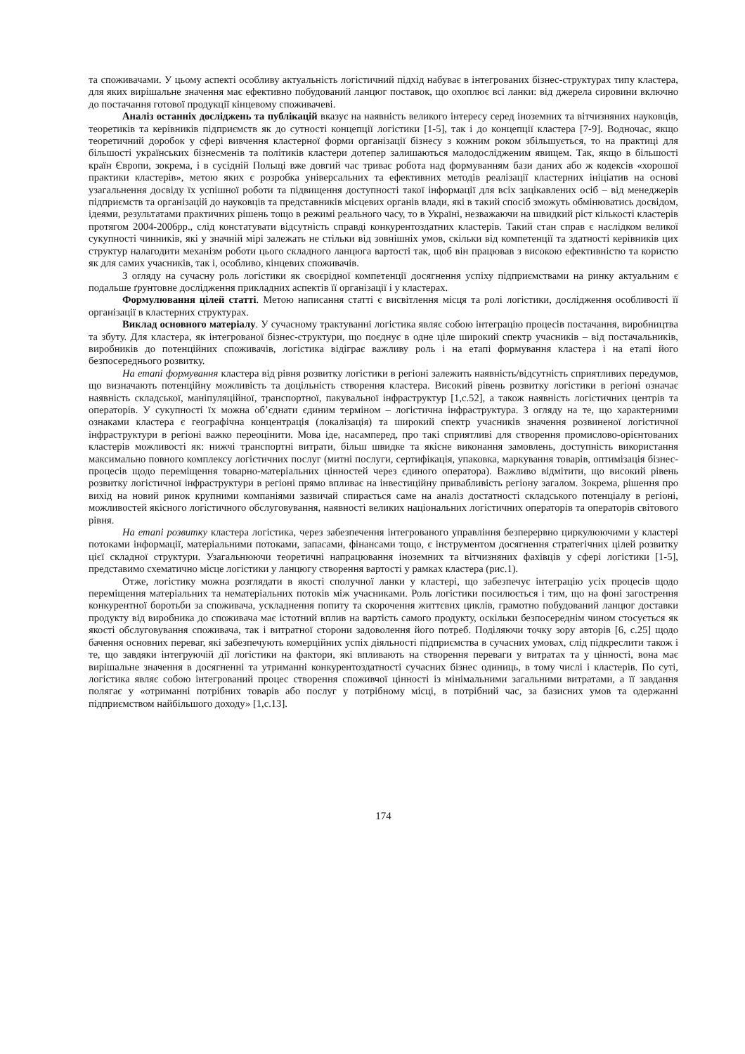та споживачами. У цьому аспекті особливу актуальність логістичний підхід набуває в інтегрованих бізнес-структурах типу кластера, для яких вирішальне значення має ефективно побудований ланцюг поставок, що охоплює всі ланки: від джерела сировини включно до постачання готової продукції кінцевому споживачеві.
Аналіз останніх досліджень та публікацій вказує на наявність великого інтересу серед іноземних та вітчизняних науковців, теоретиків та керівників підприємств як до сутності концепції логістики [1-5], так і до концепції кластера [7-9]. Водночас, якщо теоретичний доробок у сфері вивчення кластерної форми організації бізнесу з кожним роком збільшується, то на практиці для більшості українських бізнесменів та політиків кластери дотепер залишаються малодослідженим явищем. Так, якщо в більшості країн Європи, зокрема, і в сусідній Польщі вже довгий час триває робота над формуванням бази даних або ж кодексів «хорошої практики кластерів», метою яких є розробка універсальних та ефективних методів реалізації кластерних ініціатив на основі узагальнення досвіду їх успішної роботи та підвищення доступності такої інформації для всіх зацікавлених осіб – від менеджерів підприємств та організацій до науковців та представників місцевих органів влади, які в такий спосіб зможуть обмінюватись досвідом, ідеями, результатами практичних рішень тощо в режимі реального часу, то в Україні, незважаючи на швидкий ріст кількості кластерів протягом 2004-2006рр., слід констатувати відсутність справді конкурентоздатних кластерів. Такий стан справ є наслідком великої сукупності чинників, які у значній мірі залежать не стільки від зовнішніх умов, скільки від компетенції та здатності керівників цих структур налагодити механізм роботи цього складного ланцюга вартості так, щоб він працював з високою ефективністю та користю як для самих учасників, так і, особливо, кінцевих споживачів.
З огляду на сучасну роль логістики як своєрідної компетенції досягнення успіху підприємствами на ринку актуальним є подальше ґрунтовне дослідження прикладних аспектів її організації і у кластерах.
Формулювання цілей статті. Метою написання статті є висвітлення місця та ролі логістики, дослідження особливості її організації в кластерних структурах.
Виклад основного матеріалу. У сучасному трактуванні логістика являє собою інтеграцію процесів постачання, виробництва та збуту. Для кластера, як інтегрованої бізнес-структури, що поєднує в одне ціле широкий спектр учасників – від постачальників, виробників до потенційних споживачів, логістика відіграє важливу роль і на етапі формування кластера і на етапі його безпосереднього розвитку.
На етапі формування кластера від рівня розвитку логістики в регіоні залежить наявність/відсутність сприятливих передумов, що визначають потенційну можливість та доцільність створення кластера. Високий рівень розвитку логістики в регіоні означає наявність складської, маніпуляційної, транспортної, пакувальної інфраструктур [1,с.52], а також наявність логістичних центрів та операторів. У сукупності їх можна об’єднати єдиним терміном – логістична інфраструктура. З огляду на те, що характерними ознаками кластера є географічна концентрація (локалізація) та широкий спектр учасників значення розвиненої логістичної інфраструктури в регіоні важко переоцінити. Мова іде, насамперед, про такі сприятливі для створення промислово-орієнтованих кластерів можливості як: нижчі транспортні витрати, більш швидке та якісне виконання замовлень, доступність використання максимально повного комплексу логістичних послуг (митні послуги, сертифікація, упаковка, маркування товарів, оптимізація бізнес-процесів щодо переміщення товарно-матеріальних цінностей через єдиного оператора). Важливо відмітити, що високий рівень розвитку логістичної інфраструктури в регіоні прямо впливає на інвестиційну привабливість регіону загалом. Зокрема, рішення про вихід на новий ринок крупними компаніями зазвичай спирається саме на аналіз достатності складського потенціалу в регіоні, можливостей якісного логістичного обслуговування, наявності великих національних логістичних операторів та операторів світового рівня.
На етапі розвитку кластера логістика, через забезпечення інтегрованого управління безперервно циркулюючими у кластері потоками інформації, матеріальними потоками, запасами, фінансами тощо, є інструментом досягнення стратегічних цілей розвитку цієї складної структури. Узагальнюючи теоретичні напрацювання іноземних та вітчизняних фахівців у сфері логістики [1-5], представимо схематично місце логістики у ланцюгу створення вартості у рамках кластера (рис.1).
Отже, логістику можна розглядати в якості сполучної ланки у кластері, що забезпечує інтеграцію усіх процесів щодо переміщення матеріальних та нематеріальних потоків між учасниками. Роль логістики посилюється і тим, що на фоні загострення конкурентної боротьби за споживача, ускладнення попиту та скорочення життєвих циклів, грамотно побудований ланцюг доставки продукту від виробника до споживача має істотний вплив на вартість самого продукту, оскільки безпосереднім чином стосується як якості обслуговування споживача, так і витратної сторони задоволення його потреб. Поділяючи точку зору авторів [6, с.25] щодо бачення основних переваг, які забезпечують комерційних успіх діяльності підприємства в сучасних умовах, слід підкреслити також і те, що завдяки інтегруючій дії логістики на фактори, які впливають на створення переваги у витратах та у цінності, вона має вирішальне значення в досягненні та утриманні конкурентоздатності сучасних бізнес одиниць, в тому числі і кластерів. По суті, логістика являє собою інтегрований процес створення споживчої цінності із мінімальними загальними витратами, а її завдання полягає у «отриманні потрібних товарів або послуг у потрібному місці, в потрібний час, за базисних умов та одержанні підприємством найбільшого доходу» [1,с.13].
174